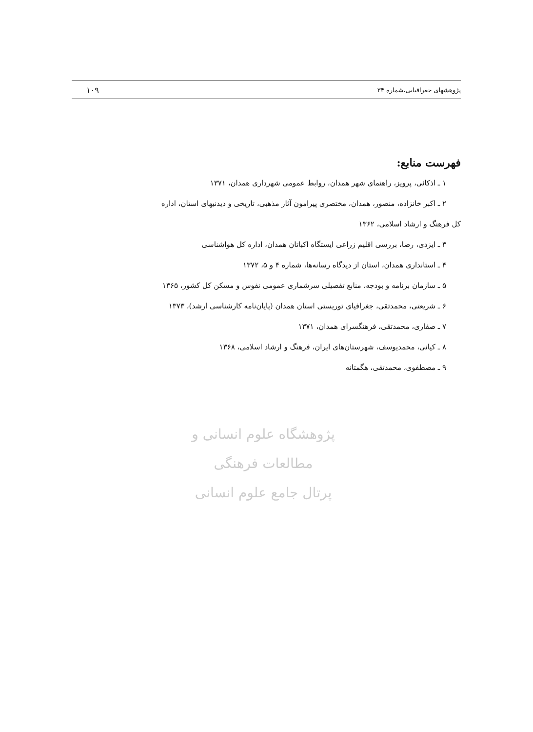پژوهشهای جغرافیایی،شماره ۳۴ ۱۰۹
فهرست منابع:
۱ ـ اذکائی، پرویز، راهنمای شهر همدان، روابط عمومی شهرداری همدان، ۱۳۷۱
۲ ـ اکبر خانزاده، منصور، همدان، مختصری پیرامون آثار مذهبی، تاریخی و دیدنیهای استان، اداره
کل فرهنگ و ارشاد اسلامی، ۱۳۶۲
۳ ـ ایزدی، رضا، بررسی اقلیم زراعی ایستگاه اکباتان همدان، اداره کل هواشناسی
۴ ـ استانداری همدان، استان از دیدگاه رسانه‌ها، شماره ۴ و ۵، ۱۳۷۲
۵ ـ سازمان برنامه و بودجه، منابع تفصیلی سرشماری عمومی نفوس و مسکن کل کشور، ۱۳۶۵
۶ ـ شریعتی، محمدتقی، جغرافیای توریستی استان همدان (پایان‌نامه کارشناسی ارشد)، ۱۳۷۳
۷ ـ صفاری، محمدتقی، فرهنگسرای همدان، ۱۳۷۱
۸ ـ کیانی، محمدیوسف، شهرستان‌های ایران، فرهنگ و ارشاد اسلامی، ۱۳۶۸
۹ ـ مصطفوی، محمدتقی، هگمتانه
پژوهشگاه علوم انسانی و مطالعات فرهنگی
پرتال جامع علوم انسانی